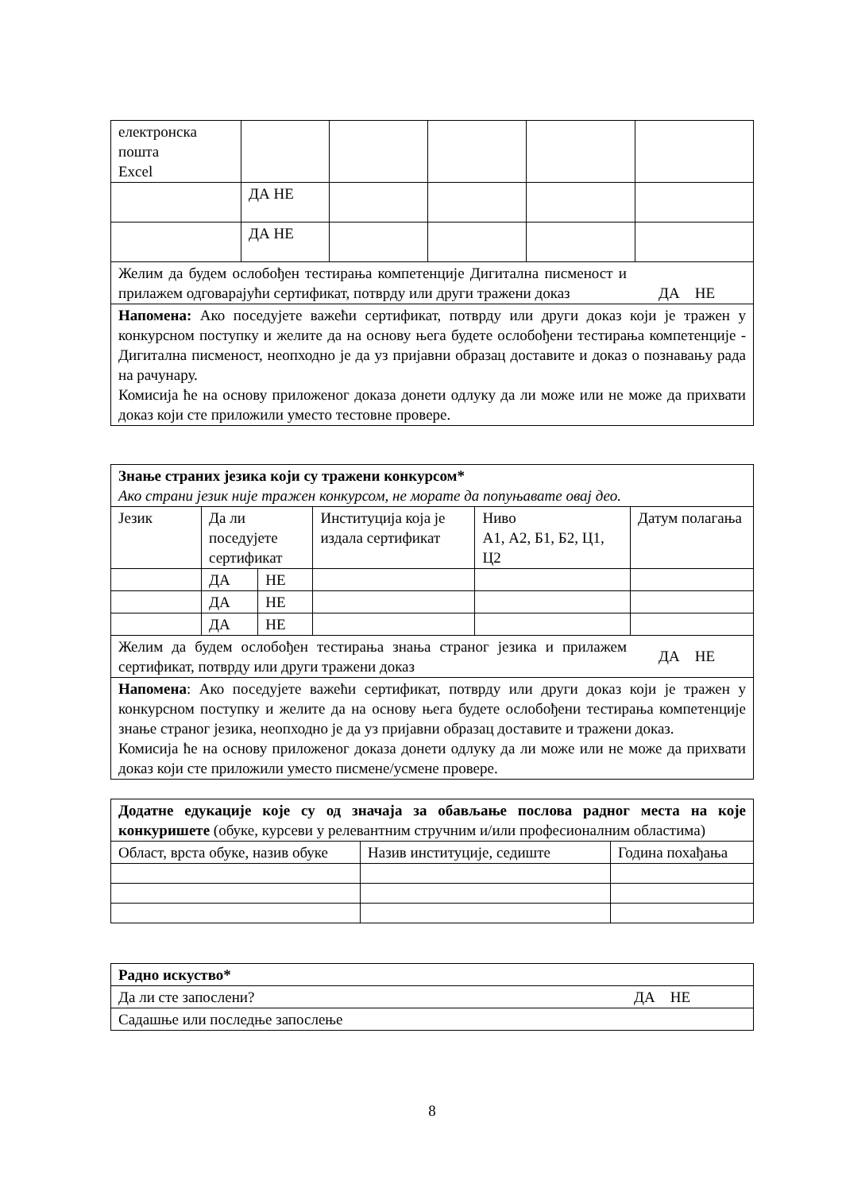| електронска пошта Excel | | | | | |
| | ДА НЕ | | | | |
| | ДА НЕ | | | | |
| Желим да будем ослобођен тестирања компетенције Дигитална писменост и прилажем одговарајући сертификат, потврду или други тражени доказ ДА НЕ | | | | | |
| Напомена: Ако поседујете важећи сертификат, потврду или други доказ који је тражен у конкурсном поступку и желите да на основу њега будете ослобођени тестирања компетенције - Дигитална писменост, неопходно је да уз пријавни образац доставите и доказ о познавању рада на рачунару. Комисија ће на основу приложеног доказа донети одлуку да ли може или не може да прихвати доказ који сте приложили уместо тестовне провере. | | | | | |
| Знање страних језика који су тражени конкурсом* Ако страни језик није тражен конкурсом, не морате да попуњавате овај део. | | | | | |
| Језик | Да ли поседујете сертификат | | Институција која је издала сертификат | Ниво А1, А2, Б1, Б2, Ц1, Ц2 | Датум полагања |
| | ДА | НЕ | | | |
| | ДА | НЕ | | | |
| | ДА | НЕ | | | |
| Желим да будем ослобођен тестирања знања страног језика и прилажем сертификат, потврду или други тражени доказ ДА НЕ | | | | | |
| Напомена : Ако поседујете важећи сертификат, потврду или други доказ који је тражен у конкурсном поступку и желите да на основу њега будете ослобођени тестирања компетенције знање страног језика, неопходно је да уз пријавни образац доставите и тражени доказ. Комисија ће на основу приложеног доказа донети одлуку да ли може или не може да прихвати доказ који сте приложили уместо писмене/усмене провере. | | | | | |
| Додатне едукације које су од значаја за обављање послова радног места на које конкуришете (обуке, курсеви у релевантним стручним и/или професионалним областима) | | |
| Област, врста обуке, назив обуке | Назив институције, седиште | Година похађања |
| Радно искуство* |
| Да ли сте запослени? ДА НЕ |
| Садашње или последње запослење |
8